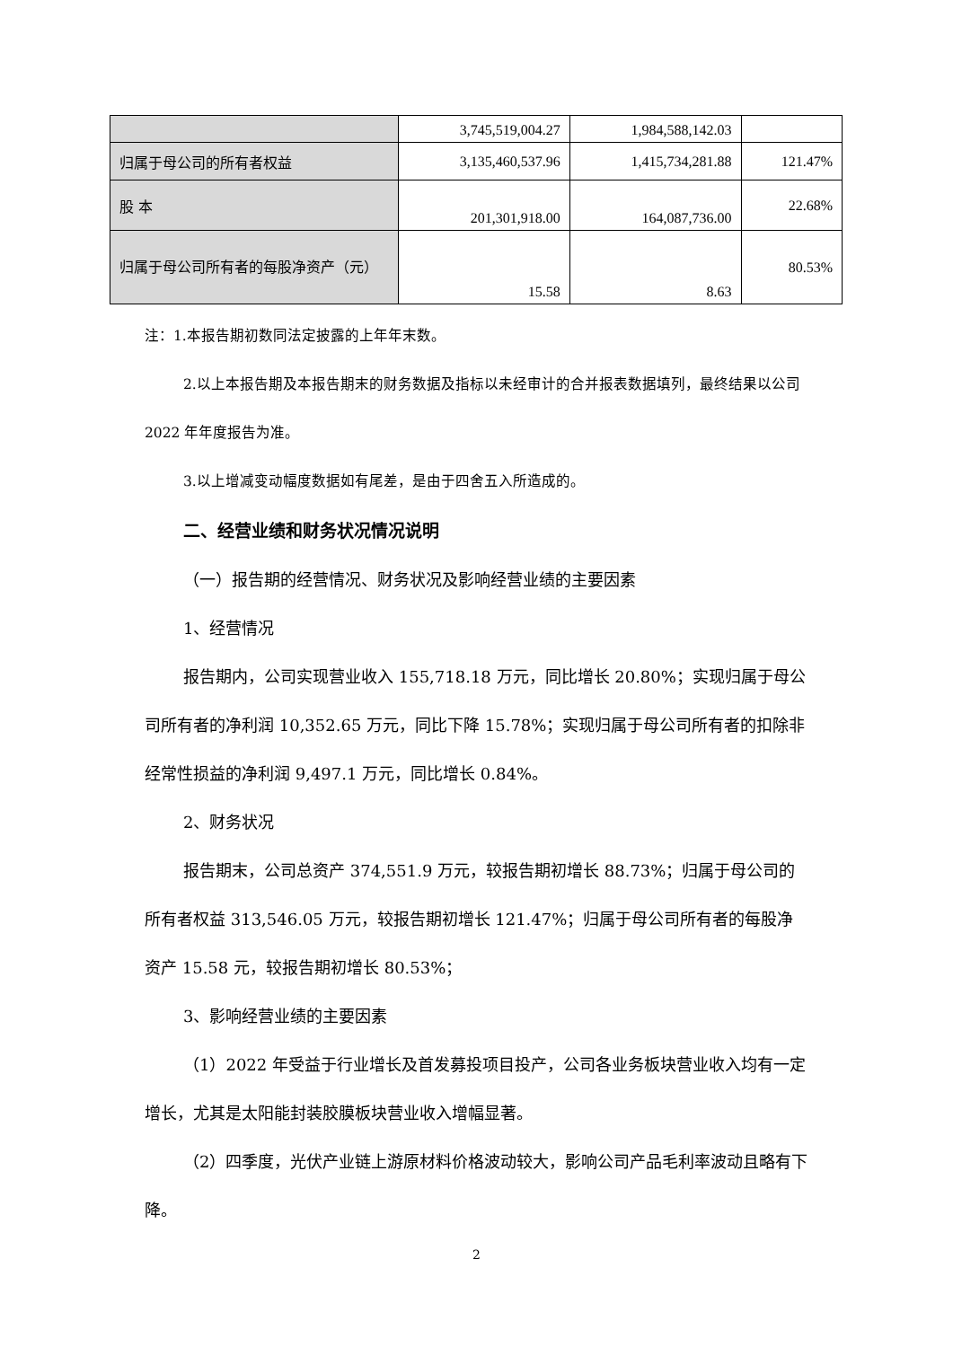| | 3,745,519,004.27 | 1,984,588,142.03 | |
| 归属于母公司的所有者权益 | 3,135,460,537.96 | 1,415,734,281.88 | 121.47% |
| 股 本 | 201,301,918.00 | 164,087,736.00 | 22.68% |
| 归属于母公司所有者的每股净资产（元） | 15.58 | 8.63 | 80.53% |
注：1.本报告期初数同法定披露的上年年末数。
2.以上本报告期及本报告期末的财务数据及指标以未经审计的合并报表数据填列，最终结果以公司 2022 年年度报告为准。
3.以上增减变动幅度数据如有尾差，是由于四舍五入所造成的。
二、经营业绩和财务状况情况说明
（一）报告期的经营情况、财务状况及影响经营业绩的主要因素
1、经营情况
报告期内，公司实现营业收入 155,718.18 万元，同比增长 20.80%；实现归属于母公司所有者的净利润 10,352.65 万元，同比下降 15.78%；实现归属于母公司所有者的扣除非经常性损益的净利润 9,497.1 万元，同比增长 0.84%。
2、财务状况
报告期末，公司总资产 374,551.9 万元，较报告期初增长 88.73%；归属于母公司的所有者权益 313,546.05 万元，较报告期初增长 121.47%；归属于母公司所有者的每股净资产 15.58 元，较报告期初增长 80.53%；
3、影响经营业绩的主要因素
（1）2022 年受益于行业增长及首发募投项目投产，公司各业务板块营业收入均有一定增长，尤其是太阳能封装胶膜板块营业收入增幅显著。
（2）四季度，光伏产业链上游原材料价格波动较大，影响公司产品毛利率波动且略有下降。
2